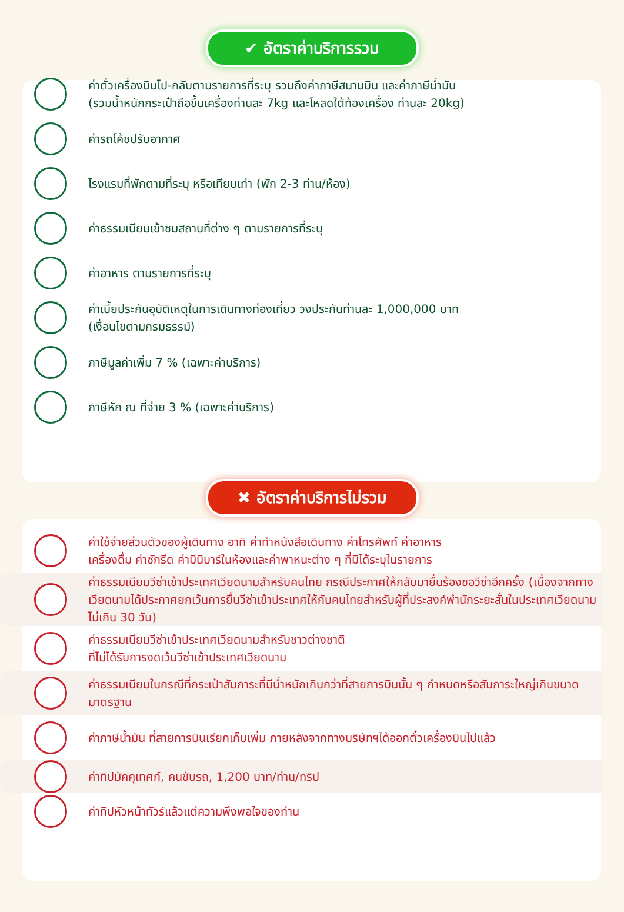✔ อัตราค่าบริการรวม
ค่าตั๋วเครื่องบินไป-กลับตามรายการที่ระบุ รวมถึงค่าภาษีสนามบิน และค่าภาษีน้ำมัน
(รวมน้ำหนักกระเป๋าถือขึ้นเครื่องท่านละ 7kg และโหลดใต้ท้องเครื่อง ท่านละ 20kg)
ค่ารถโค้ชปรับอากาศ
โรงแรมที่พักตามที่ระบุ หรือเทียบเท่า (พัก 2-3 ท่าน/ห้อง)
ค่าธรรมเนียมเข้าชมสถานที่ต่าง ๆ ตามรายการที่ระบุ
ค่าอาหาร ตามรายการที่ระบุ
ค่าเบี้ยประกันอุบัติเหตุในการเดินทางท่องเที่ยว วงประกันท่านละ 1,000,000 บาท
(เงื่อนไขตามกรมธรรม์)
ภาษีมูลค่าเพิ่ม 7 % (เฉพาะค่าบริการ)
ภาษีหัก ณ ที่จ่าย 3 % (เฉพาะค่าบริการ)
✖ อัตราค่าบริการไม่รวม
ค่าใช้จ่ายส่วนตัวของผู้เดินทาง อาทิ ค่าทำหนังสือเดินทาง ค่าโทรศัพท์ ค่าอาหาร
เครื่องดื่ม ค่าซักรีด ค่ามินิบาร์ในห้องและค่าพาหนะต่าง ๆ ที่มิได้ระบุในรายการ
ค่าธรรมเนียมวีซ่าเข้าประเทศเวียดนามสำหรับคนไทย กรณีประกาศให้กลับมายื่นร้องขอวีซ่าอีกครั้ง (เนื่องจากทางเวียดนามได้ประกาศยกเว้นการยื่นวีซ่าเข้าประเทศให้กับคนไทยสำหรับผู้ที่ประสงค์พำนักระยะสั้นในประเทศเวียดนามไม่เกิน 30 วัน)
ค่าธรรมเนียมวีซ่าเข้าประเทศเวียดนามสำหรับชาวต่างชาติ
ที่ไม่ได้รับการงดเว้นวีซ่าเข้าประเทศเวียดนาม
ค่าธรรมเนียมในกรณีที่กระเป๋าสัมภาระที่มีน้ำหนักเกินกว่าที่สายการบินนั้น ๆ กำหนดหรือสัมภาระใหญ่เกินขนาดมาตรฐาน
ค่าภาษีน้ำมัน ที่สายการบินเรียกเก็บเพิ่ม ภายหลังจากทางบริษัทฯได้ออกตั๋วเครื่องบินไปแล้ว
ค่าทิปมัคคุเทศก์, คนขับรถ, 1,200 บาท/ท่าน/ทริป
ค่าทิปหัวหน้าทัวร์แล้วแต่ความพึงพอใจของท่าน